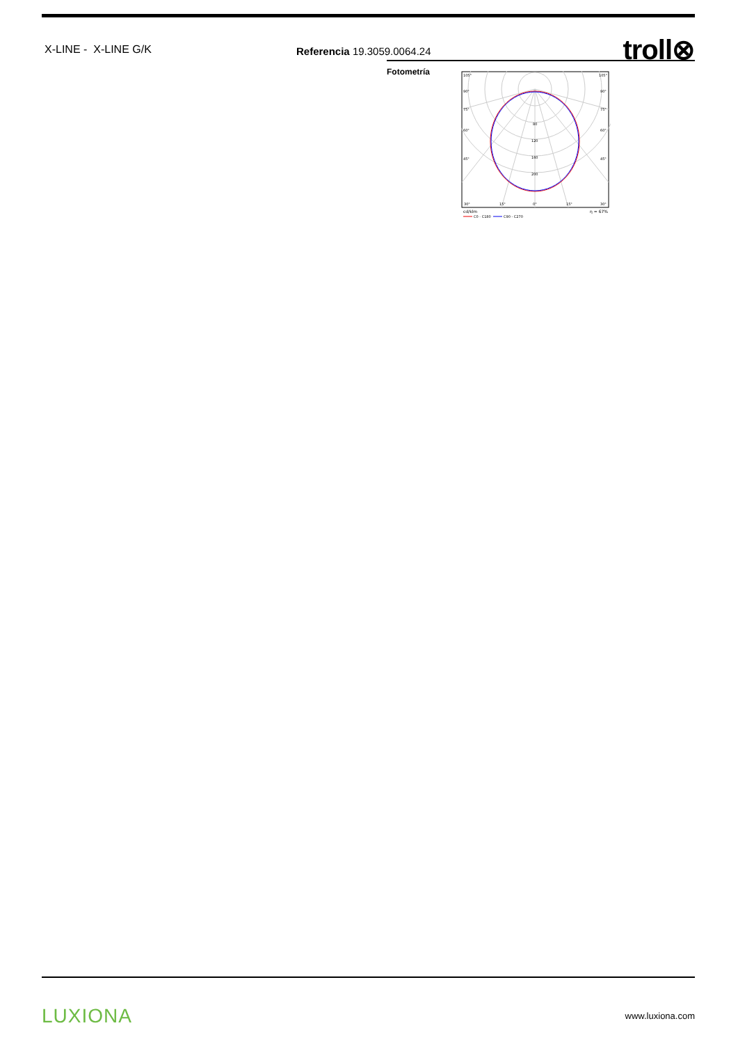X-LINE - X-LINE G/K
Referencia 19.3059.0064.24
troll⊗
Fotometría
105°
105°
90°
90°
75°
75°
60°
60°
45°
45°
80
120
160
200
30°
15°
0°
15°
30°
cd/klm
η = 67%
C0 - C180
C90 - C270
LUXIONA www.luxiona.com